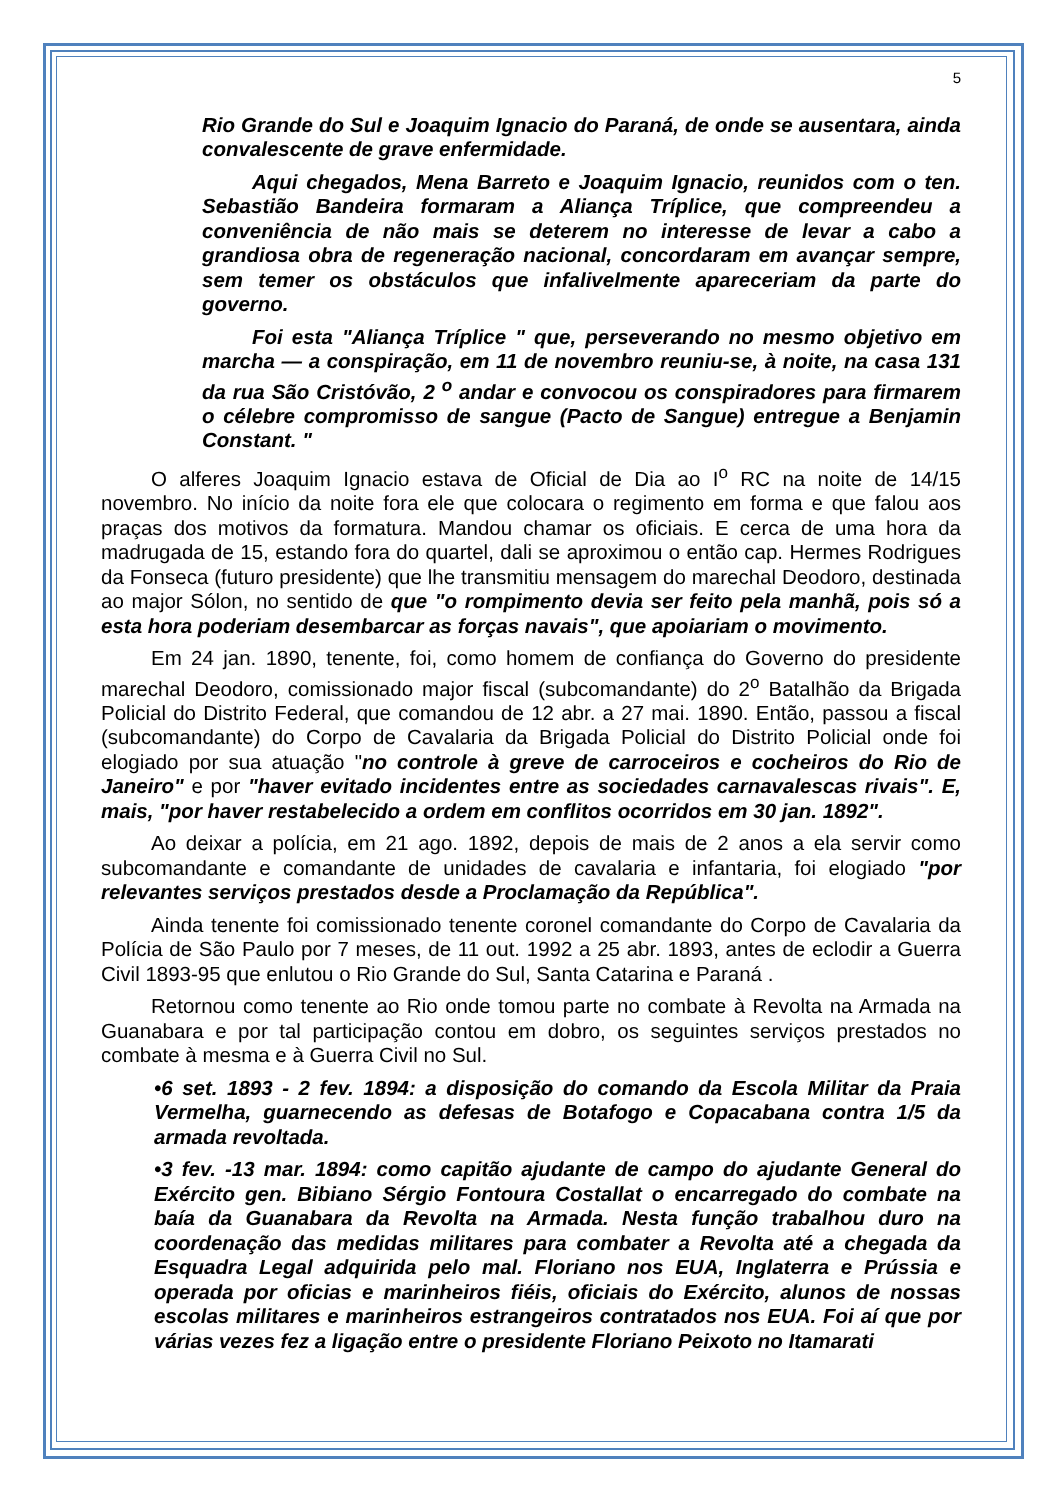5
Rio Grande do Sul e Joaquim Ignacio do Paraná, de onde se ausentara, ainda convalescente de grave enfermidade.
Aqui chegados, Mena Barreto e Joaquim Ignacio, reunidos com o ten. Sebastião Bandeira formaram a Aliança Tríplice, que compreendeu a conveniência de não mais se deterem no interesse de levar a cabo a grandiosa obra de regeneração nacional, concordaram em avançar sempre, sem temer os obstáculos que infalivelmente apareceriam da parte do governo.
Foi esta "Aliança Tríplice " que, perseverando no mesmo objetivo em marcha — a conspiração, em 11 de novembro reuniu-se, à noite, na casa 131 da rua São Cristóvão, 2 <sup>o</sup> andar e convocou os conspiradores para firmarem o célebre compromisso de sangue (Pacto de Sangue) entregue a Benjamin Constant. "
O alferes Joaquim Ignacio estava de Oficial de Dia ao I<sup>o</sup> RC na noite de 14/15 novembro. No início da noite fora ele que colocara o regimento em forma e que falou aos praças dos motivos da formatura. Mandou chamar os oficiais. E cerca de uma hora da madrugada de 15, estando fora do quartel, dali se aproximou o então cap. Hermes Rodrigues da Fonseca (futuro presidente) que lhe transmitiu mensagem do marechal Deodoro, destinada ao major Sólon, no sentido de que "o rompimento devia ser feito pela manhã, pois só a esta hora poderiam desembarcar as forças navais", que apoiariam o movimento.
Em 24 jan. 1890, tenente, foi, como homem de confiança do Governo do presidente marechal Deodoro, comissionado major fiscal (subcomandante) do 2<sup>o</sup> Batalhão da Brigada Policial do Distrito Federal, que comandou de 12 abr. a 27 mai. 1890. Então, passou a fiscal (subcomandante) do Corpo de Cavalaria da Brigada Policial do Distrito Policial onde foi elogiado por sua atuação "no controle à greve de carroceiros e cocheiros do Rio de Janeiro" e por "haver evitado incidentes entre as sociedades carnavalescas rivais". E, mais, "por haver restabelecido a ordem em conflitos ocorridos em 30 jan. 1892".
Ao deixar a polícia, em 21 ago. 1892, depois de mais de 2 anos a ela servir como subcomandante e comandante de unidades de cavalaria e infantaria, foi elogiado "por relevantes serviços prestados desde a Proclamação da República".
Ainda tenente foi comissionado tenente coronel comandante do Corpo de Cavalaria da Polícia de São Paulo por 7 meses, de 11 out. 1992 a 25 abr. 1893, antes de eclodir a Guerra Civil 1893-95 que enlutou o Rio Grande do Sul, Santa Catarina e Paraná .
Retornou como tenente ao Rio onde tomou parte no combate à Revolta na Armada na Guanabara e por tal participação contou em dobro, os seguintes serviços prestados no combate à mesma e à Guerra Civil no Sul.
•6 set. 1893 - 2 fev. 1894: a disposição do comando da Escola Militar da Praia Vermelha, guarnecendo as defesas de Botafogo e Copacabana contra 1/5 da armada revoltada.
•3 fev. -13 mar. 1894: como capitão ajudante de campo do ajudante General do Exército gen. Bibiano Sérgio Fontoura Costallat o encarregado do combate na baía da Guanabara da Revolta na Armada. Nesta função trabalhou duro na coordenação das medidas militares para combater a Revolta até a chegada da Esquadra Legal adquirida pelo mal. Floriano nos EUA, Inglaterra e Prússia e operada por oficias e marinheiros fiéis, oficiais do Exército, alunos de nossas escolas militares e marinheiros estrangeiros contratados nos EUA. Foi aí que por várias vezes fez a ligação entre o presidente Floriano Peixoto no Itamarati